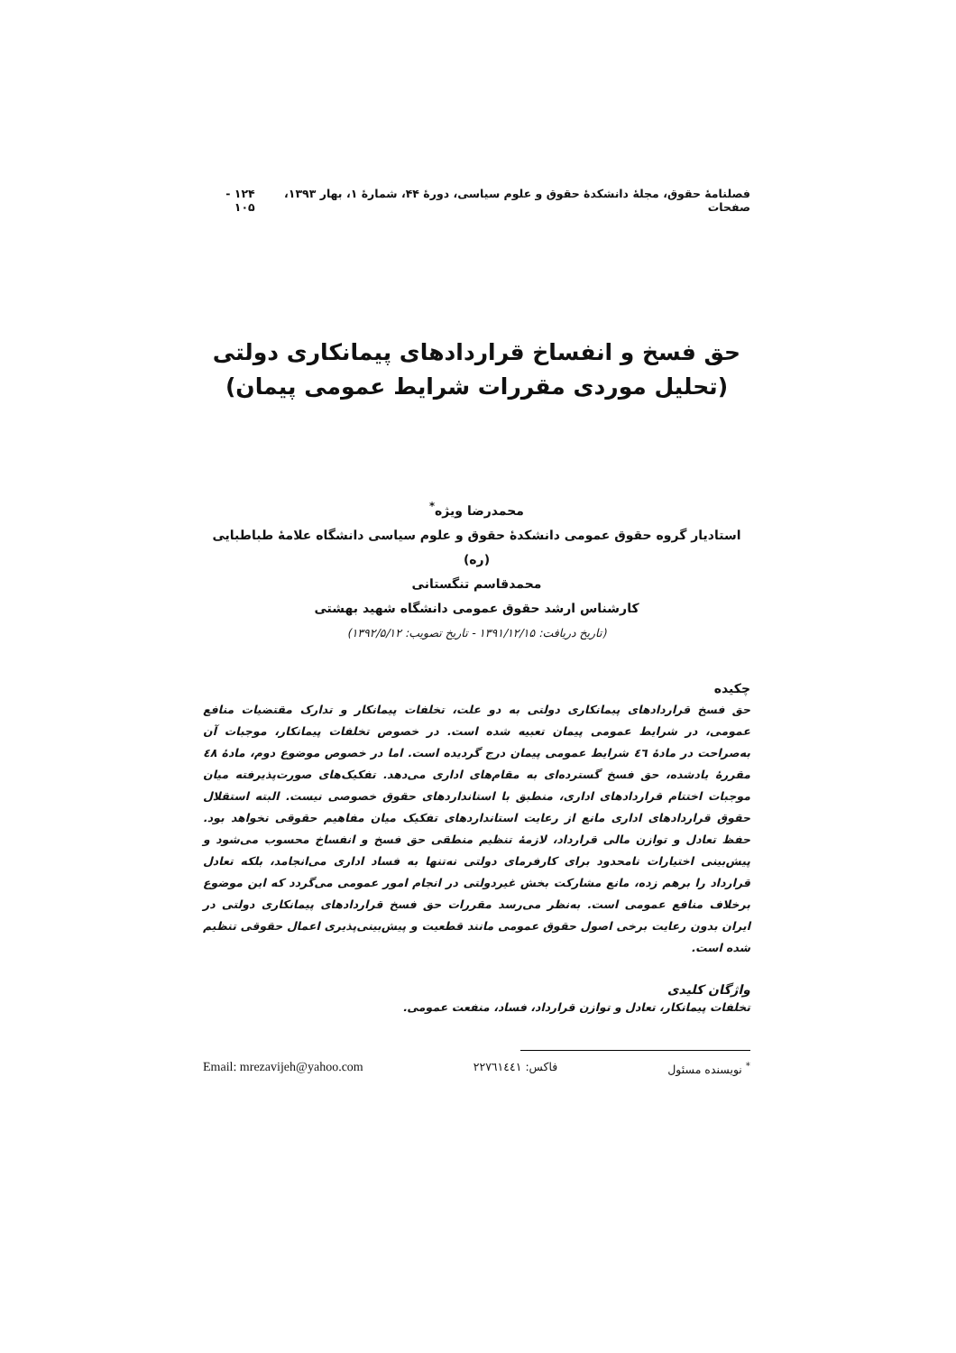فصلنامهٔ حقوق، مجلهٔ دانشکدهٔ حقوق و علوم سیاسی، دورهٔ ۴۴، شمارهٔ ۱، بهار ۱۳۹۳، صفحات ۱۲۴ - ۱۰۵
حق فسخ و انفساخ قراردادهای پیمانکاری دولتی
(تحلیل موردی مقررات شرایط عمومی پیمان)
محمدرضا ویژه<sup>*</sup>
استادیار گروه حقوق عمومی دانشکدهٔ حقوق و علوم سیاسی دانشگاه علامهٔ طباطبایی (ره)
محمدقاسم تنگستانی
کارشناس ارشد حقوق عمومی دانشگاه شهید بهشتی
(تاریخ دریافت: ۱۳۹۱/۱۲/۱۵ - تاریخ تصویب: ۱۳۹۲/۵/۱۲)
چکیده
حق فسخ قراردادهای پیمانکاری دولتی به دو علت، تخلفات پیمانکار و تدارک مقتضیات منافع عمومی، در شرایط عمومی پیمان تعبیه شده است. در خصوص تخلفات پیمانکار، موجبات آن به‌صراحت در مادهٔ ٤٦ شرایط عمومی پیمان درج گردیده است. اما در خصوص موضوع دوم، مادهٔ ٤٨ مقررهٔ یادشده، حق فسخ گسترده‌ای به مقام‌های اداری می‌دهد. تفکیک‌های صورت‌پذیرفته میان موجبات اختتام قراردادهای اداری، منطبق با استانداردهای حقوق خصوصی نیست. البته استقلال حقوق قراردادهای اداری مانع از رعایت استانداردهای تفکیک میان مفاهیم حقوقی نخواهد بود. حفظ تعادل و توازن مالی قرارداد، لازمهٔ تنظیم منطقی حق فسخ و انفساخ محسوب می‌شود و پیش‌بینی اختیارات نامحدود برای کارفرمای دولتی نه‌تنها به فساد اداری می‌انجامد، بلکه تعادل قرارداد را برهم زده، مانع مشارکت بخش غیردولتی در انجام امور عمومی می‌گردد که این موضوع برخلاف منافع عمومی است. به‌نظر می‌رسد مقررات حق فسخ قراردادهای پیمانکاری دولتی در ایران بدون رعایت برخی اصول حقوق عمومی مانند قطعیت و پیش‌بینی‌پذیری اعمال حقوقی تنظیم شده است.
واژگان کلیدی
تخلفات پیمانکار، تعادل و توازن قرارداد، فساد، منفعت عمومی.
<sup>*</sup> نویسنده مسئول فاکس: ۲۲۷٦۱٤٤۱ Email: mrezavijeh@yahoo.com